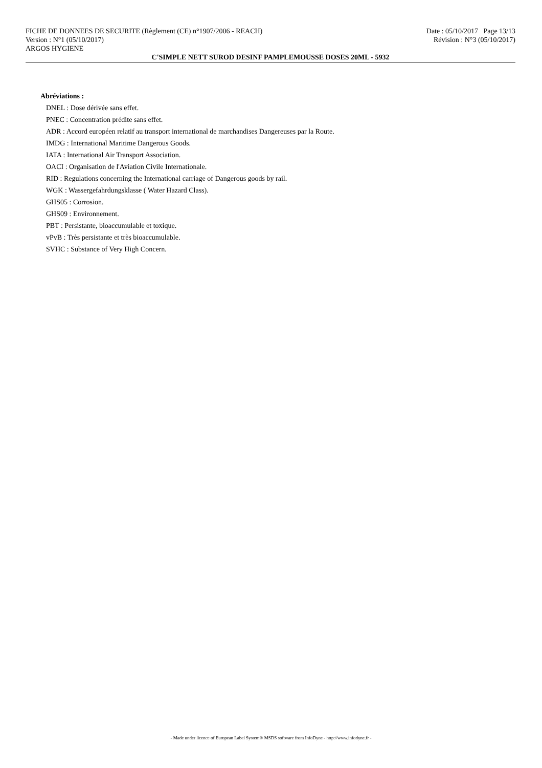FICHE DE DONNEES DE SECURITE (Règlement (CE) n°1907/2006 - REACH) Date : 05/10/2017 Page 13/13
Version : N°1 (05/10/2017) Révision : N°3 (05/10/2017)
ARGOS HYGIENE
C'SIMPLE NETT SUROD DESINF PAMPLEMOUSSE DOSES 20ML - 5932
Abréviations :
DNEL : Dose dérivée sans effet.
PNEC : Concentration prédite sans effet.
ADR : Accord européen relatif au transport international de marchandises Dangereuses par la Route.
IMDG : International Maritime Dangerous Goods.
IATA : International Air Transport Association.
OACI : Organisation de l'Aviation Civile Internationale.
RID : Regulations concerning the International carriage of Dangerous goods by rail.
WGK : Wassergefahrdungsklasse ( Water Hazard Class).
GHS05 : Corrosion.
GHS09 : Environnement.
PBT : Persistante, bioaccumulable et toxique.
vPvB : Très persistante et très bioaccumulable.
SVHC : Substance of Very High Concern.
- Made under licence of European Label System® MSDS software from InfoDyne - http://www.infodyne.fr -